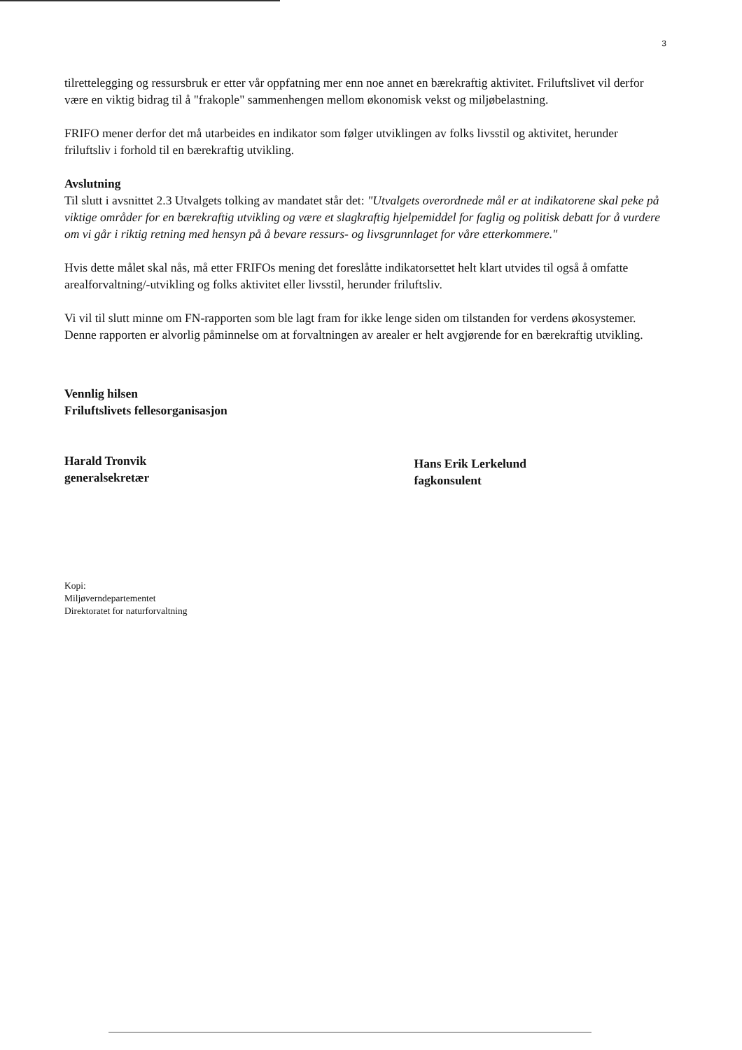3
tilrettelegging og ressursbruk er etter vår oppfatning mer enn noe annet en bærekraftig aktivitet. Friluftslivet vil derfor være en viktig bidrag til å "frakople" sammenhengen mellom økonomisk vekst og miljøbelastning.
FRIFO mener derfor det må utarbeides en indikator som følger utviklingen av folks livsstil og aktivitet, herunder friluftsliv i forhold til en bærekraftig utvikling.
Avslutning
Til slutt i avsnittet 2.3 Utvalgets tolking av mandatet står det: "Utvalgets overordnede mål er at indikatorene skal peke på viktige områder for en bærekraftig utvikling og være et slagkraftig hjelpemiddel for faglig og politisk debatt for å vurdere om vi går i riktig retning med hensyn på å bevare ressurs- og livsgrunnlaget for våre etterkommere."
Hvis dette målet skal nås, må etter FRIFOs mening det foreslåtte indikatorsettet helt klart utvides til også å omfatte arealforvaltning/-utvikling og folks aktivitet eller livsstil, herunder friluftsliv.
Vi vil til slutt minne om FN-rapporten som ble lagt fram for ikke lenge siden om tilstanden for verdens økosystemer. Denne rapporten er alvorlig påminnelse om at forvaltningen av arealer er helt avgjørende for en bærekraftig utvikling.
Vennlig hilsen
Friluftslivets fellesorganisasjon
Harald Tronvik
generalsekretær
Hans Erik Lerkelund
fagkonsulent
Kopi:
Miljøverndepartementet
Direktoratet for naturforvaltning